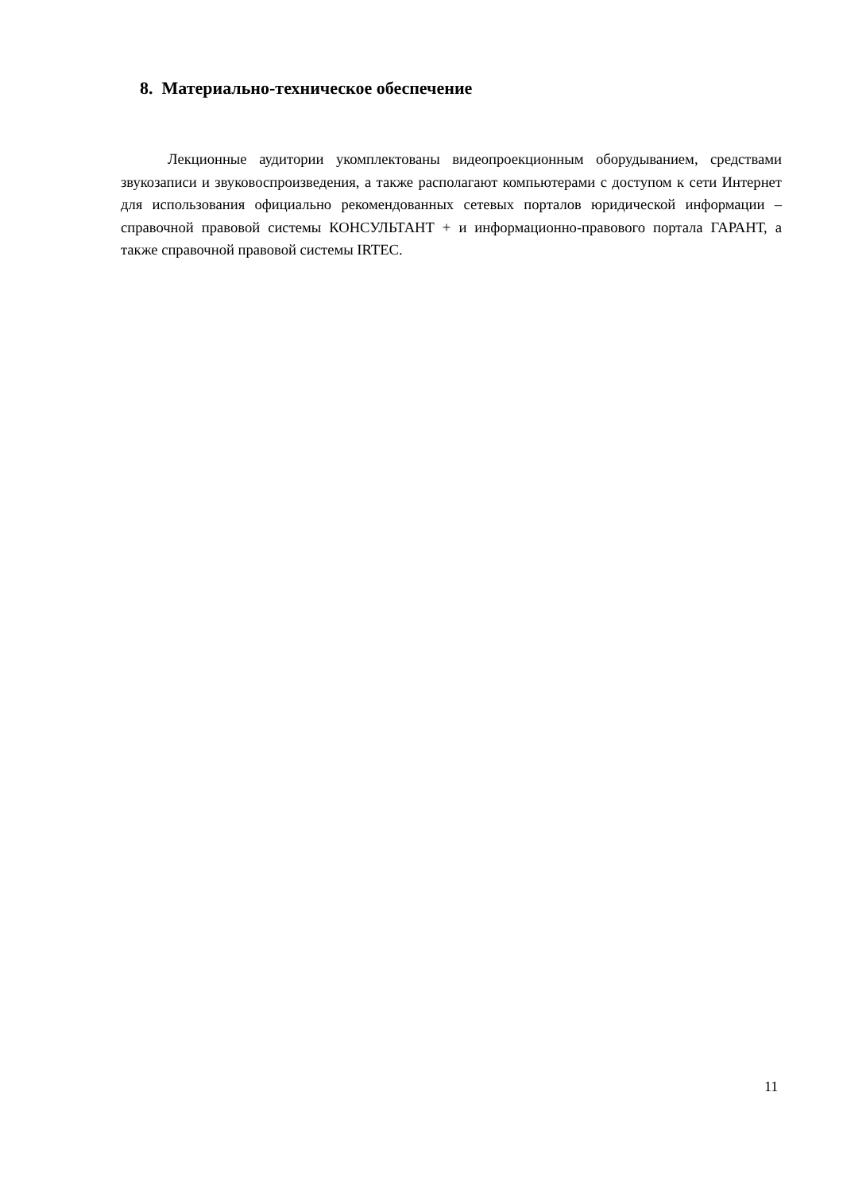8. Материально-техническое обеспечение
Лекционные аудитории укомплектованы видеопроекционным оборудыванием, средствами звукозаписи и звуковоспроизведения, а также располагают компьютерами с доступом к сети Интернет для использования официально рекомендованных сетевых порталов юридической информации – справочной правовой системы КОНСУЛЬТАНТ + и информационно-правового портала ГАРАНТ, а также справочной правовой системы IRTEC.
11